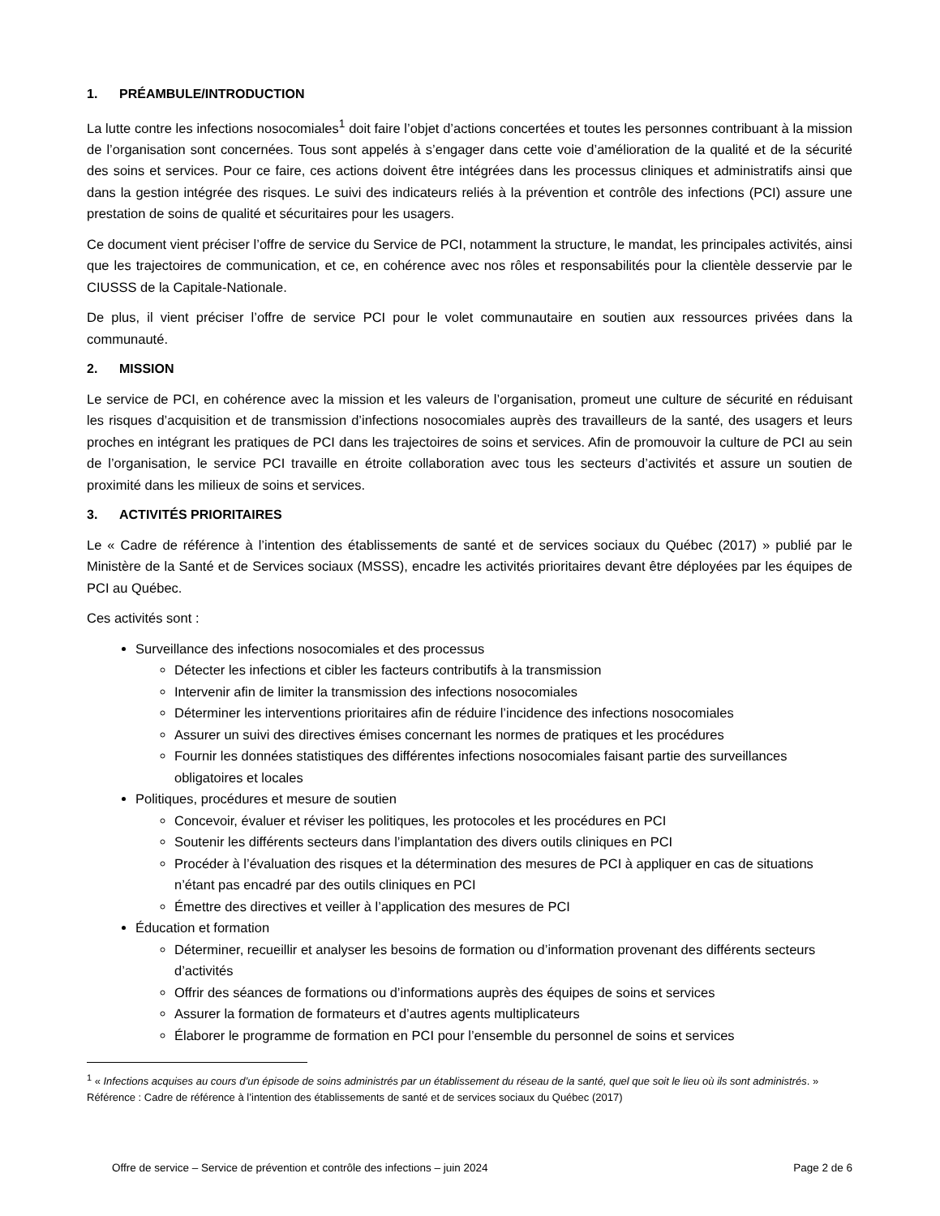1. PRÉAMBULE/INTRODUCTION
La lutte contre les infections nosocomiales<sup>1</sup> doit faire l’objet d’actions concertées et toutes les personnes contribuant à la mission de l’organisation sont concernées. Tous sont appelés à s’engager dans cette voie d’amélioration de la qualité et de la sécurité des soins et services. Pour ce faire, ces actions doivent être intégrées dans les processus cliniques et administratifs ainsi que dans la gestion intégrée des risques. Le suivi des indicateurs reliés à la prévention et contrôle des infections (PCI) assure une prestation de soins de qualité et sécuritaires pour les usagers.
Ce document vient préciser l’offre de service du Service de PCI, notamment la structure, le mandat, les principales activités, ainsi que les trajectoires de communication, et ce, en cohérence avec nos rôles et responsabilités pour la clientèle desservie par le CIUSSS de la Capitale-Nationale.
De plus, il vient préciser l’offre de service PCI pour le volet communautaire en soutien aux ressources privées dans la communauté.
2. MISSION
Le service de PCI, en cohérence avec la mission et les valeurs de l’organisation, promeut une culture de sécurité en réduisant les risques d’acquisition et de transmission d’infections nosocomiales auprès des travailleurs de la santé, des usagers et leurs proches en intégrant les pratiques de PCI dans les trajectoires de soins et services. Afin de promouvoir la culture de PCI au sein de l’organisation, le service PCI travaille en étroite collaboration avec tous les secteurs d’activités et assure un soutien de proximité dans les milieux de soins et services.
3. ACTIVITÉS PRIORITAIRES
Le « Cadre de référence à l’intention des établissements de santé et de services sociaux du Québec (2017) » publié par le Ministère de la Santé et de Services sociaux (MSSS), encadre les activités prioritaires devant être déployées par les équipes de PCI au Québec.
Ces activités sont :
Surveillance des infections nosocomiales et des processus
Détecter les infections et cibler les facteurs contributifs à la transmission
Intervenir afin de limiter la transmission des infections nosocomiales
Déterminer les interventions prioritaires afin de réduire l’incidence des infections nosocomiales
Assurer un suivi des directives émises concernant les normes de pratiques et les procédures
Fournir les données statistiques des différentes infections nosocomiales faisant partie des surveillances obligatoires et locales
Politiques, procédures et mesure de soutien
Concevoir, évaluer et réviser les politiques, les protocoles et les procédures en PCI
Soutenir les différents secteurs dans l’implantation des divers outils cliniques en PCI
Procéder à l’évaluation des risques et la détermination des mesures de PCI à appliquer en cas de situations n’étant pas encadré par des outils cliniques en PCI
Émettre des directives et veiller à l’application des mesures de PCI
Éducation et formation
Déterminer, recueillir et analyser les besoins de formation ou d’information provenant des différents secteurs d’activités
Offrir des séances de formations ou d’informations auprès des équipes de soins et services
Assurer la formation de formateurs et d’autres agents multiplicateurs
Élaborer le programme de formation en PCI pour l’ensemble du personnel de soins et services
<sup>1</sup> « Infections acquises au cours d’un épisode de soins administrés par un établissement du réseau de la santé, quel que soit le lieu où ils sont administrés. » Référence : Cadre de référence à l’intention des établissements de santé et de services sociaux du Québec (2017)
Offre de service – Service de prévention et contrôle des infections – juin 2024 Page 2 de 6